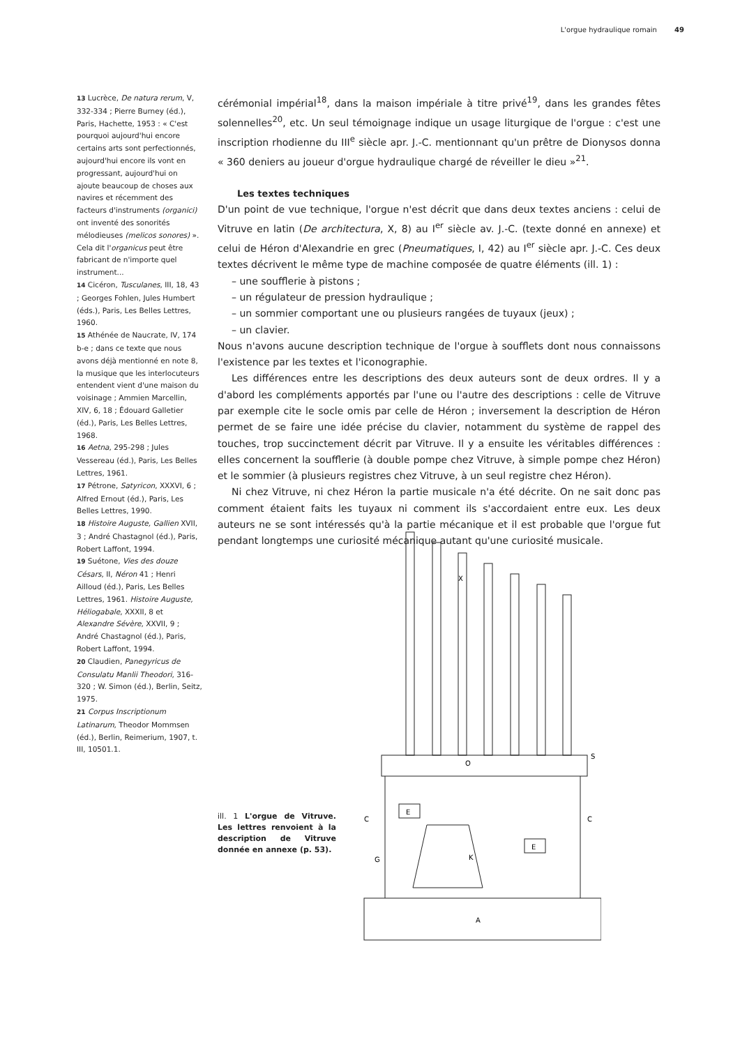L'orgue hydraulique romain 49
13 Lucrèce, De natura rerum, V, 332-334 ; Pierre Burney (éd.), Paris, Hachette, 1953 : « C'est pourquoi aujourd'hui encore certains arts sont perfectionnés, aujourd'hui encore ils vont en progressant, aujourd'hui on ajoute beaucoup de choses aux navires et récemment des facteurs d'instruments (organici) ont inventé des sonorités mélodieuses (melicos sonores) ». Cela dit l'organicus peut être fabricant de n'importe quel instrument...
14 Cicéron, Tusculanes, III, 18, 43 ; Georges Fohlen, Jules Humbert (éds.), Paris, Les Belles Lettres, 1960.
15 Athénée de Naucrate, IV, 174 b-e ; dans ce texte que nous avons déjà mentionné en note 8, la musique que les interlocuteurs entendent vient d'une maison du voisinage ; Ammien Marcellin, XIV, 6, 18 ; Édouard Galletier (éd.), Paris, Les Belles Lettres, 1968.
16 Aetna, 295-298 ; Jules Vessereau (éd.), Paris, Les Belles Lettres, 1961.
17 Pétrone, Satyricon, XXXVI, 6 ; Alfred Ernout (éd.), Paris, Les Belles Lettres, 1990.
18 Histoire Auguste, Gallien XVII, 3 ; André Chastagnol (éd.), Paris, Robert Laffont, 1994.
19 Suétone, Vies des douze Césars, II, Néron 41 ; Henri Ailloud (éd.), Paris, Les Belles Lettres, 1961. Histoire Auguste, Héliogabale, XXXII, 8 et Alexandre Sévère, XXVII, 9 ; André Chastagnol (éd.), Paris, Robert Laffont, 1994.
20 Claudien, Panegyricus de Consulatu Manlii Theodori, 316-320 ; W. Simon (éd.), Berlin, Seitz, 1975.
21 Corpus Inscriptionum Latinarum, Theodor Mommsen (éd.), Berlin, Reimerium, 1907, t. III, 10501.1.
cérémonial impérial<sup>18</sup>, dans la maison impériale à titre privé<sup>19</sup>, dans les grandes fêtes solennelles<sup>20</sup>, etc. Un seul témoignage indique un usage liturgique de l'orgue : c'est une inscription rhodienne du III<sup>e</sup> siècle apr. J.-C. mentionnant qu'un prêtre de Dionysos donna « 360 deniers au joueur d'orgue hydraulique chargé de réveiller le dieu »<sup>21</sup>.
Les textes techniques
D'un point de vue technique, l'orgue n'est décrit que dans deux textes anciens : celui de Vitruve en latin (De architectura, X, 8) au I<sup>er</sup> siècle av. J.-C. (texte donné en annexe) et celui de Héron d'Alexandrie en grec (Pneumatiques, I, 42) au I<sup>er</sup> siècle apr. J.-C. Ces deux textes décrivent le même type de machine composée de quatre éléments (ill. 1) :
– une soufflerie à pistons ;
– un régulateur de pression hydraulique ;
– un sommier comportant une ou plusieurs rangées de tuyaux (jeux) ;
– un clavier.
Nous n'avons aucune description technique de l'orgue à soufflets dont nous connaissons l'existence par les textes et l'iconographie.
Les différences entre les descriptions des deux auteurs sont de deux ordres. Il y a d'abord les compléments apportés par l'une ou l'autre des descriptions : celle de Vitruve par exemple cite le socle omis par celle de Héron ; inversement la description de Héron permet de se faire une idée précise du clavier, notamment du système de rappel des touches, trop succinctement décrit par Vitruve. Il y a ensuite les véritables différences : elles concernent la soufflerie (à double pompe chez Vitruve, à simple pompe chez Héron) et le sommier (à plusieurs registres chez Vitruve, à un seul registre chez Héron).
Ni chez Vitruve, ni chez Héron la partie musicale n'a été décrite. On ne sait donc pas comment étaient faits les tuyaux ni comment ils s'accordaient entre eux. Les deux auteurs ne se sont intéressés qu'à la partie mécanique et il est probable que l'orgue fut pendant longtemps une curiosité mécanique autant qu'une curiosité musicale.
ill. 1 L'orgue de Vitruve. Les lettres renvoient à la description de Vitruve donnée en annexe (p. 53).
X
O
S
E
E
K
A
C
C
G